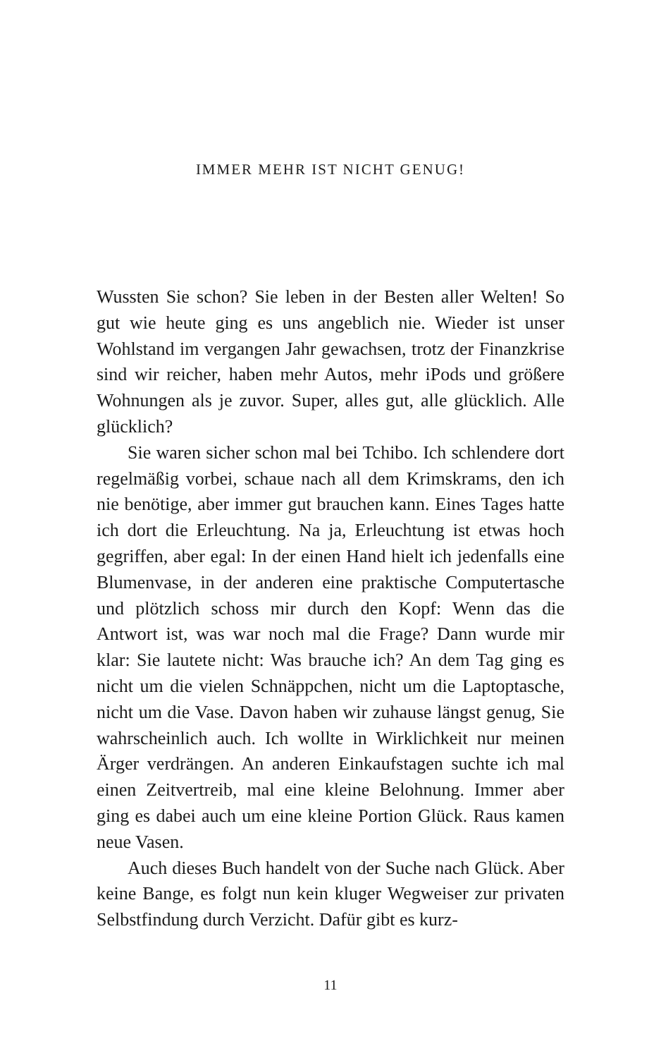IMMER MEHR IST NICHT GENUG!
Wussten Sie schon? Sie leben in der Besten aller Welten! So gut wie heute ging es uns angeblich nie. Wieder ist unser Wohlstand im vergangen Jahr gewachsen, trotz der Finanzkrise sind wir reicher, haben mehr Autos, mehr iPods und größere Wohnungen als je zuvor. Super, alles gut, alle glücklich. Alle glücklich?
Sie waren sicher schon mal bei Tchibo. Ich schlendere dort regelmäßig vorbei, schaue nach all dem Krimskrams, den ich nie benötige, aber immer gut brauchen kann. Eines Tages hatte ich dort die Erleuchtung. Na ja, Erleuchtung ist etwas hoch gegriffen, aber egal: In der einen Hand hielt ich jedenfalls eine Blumenvase, in der anderen eine praktische Computertasche und plötzlich schoss mir durch den Kopf: Wenn das die Antwort ist, was war noch mal die Frage? Dann wurde mir klar: Sie lautete nicht: Was brauche ich? An dem Tag ging es nicht um die vielen Schnäppchen, nicht um die Laptoptasche, nicht um die Vase. Davon haben wir zuhause längst genug, Sie wahrscheinlich auch. Ich wollte in Wirklichkeit nur meinen Ärger verdrängen. An anderen Einkaufstagen suchte ich mal einen Zeitvertreib, mal eine kleine Belohnung. Immer aber ging es dabei auch um eine kleine Portion Glück. Raus kamen neue Vasen.
Auch dieses Buch handelt von der Suche nach Glück. Aber keine Bange, es folgt nun kein kluger Wegweiser zur privaten Selbstfindung durch Verzicht. Dafür gibt es kurz-
11